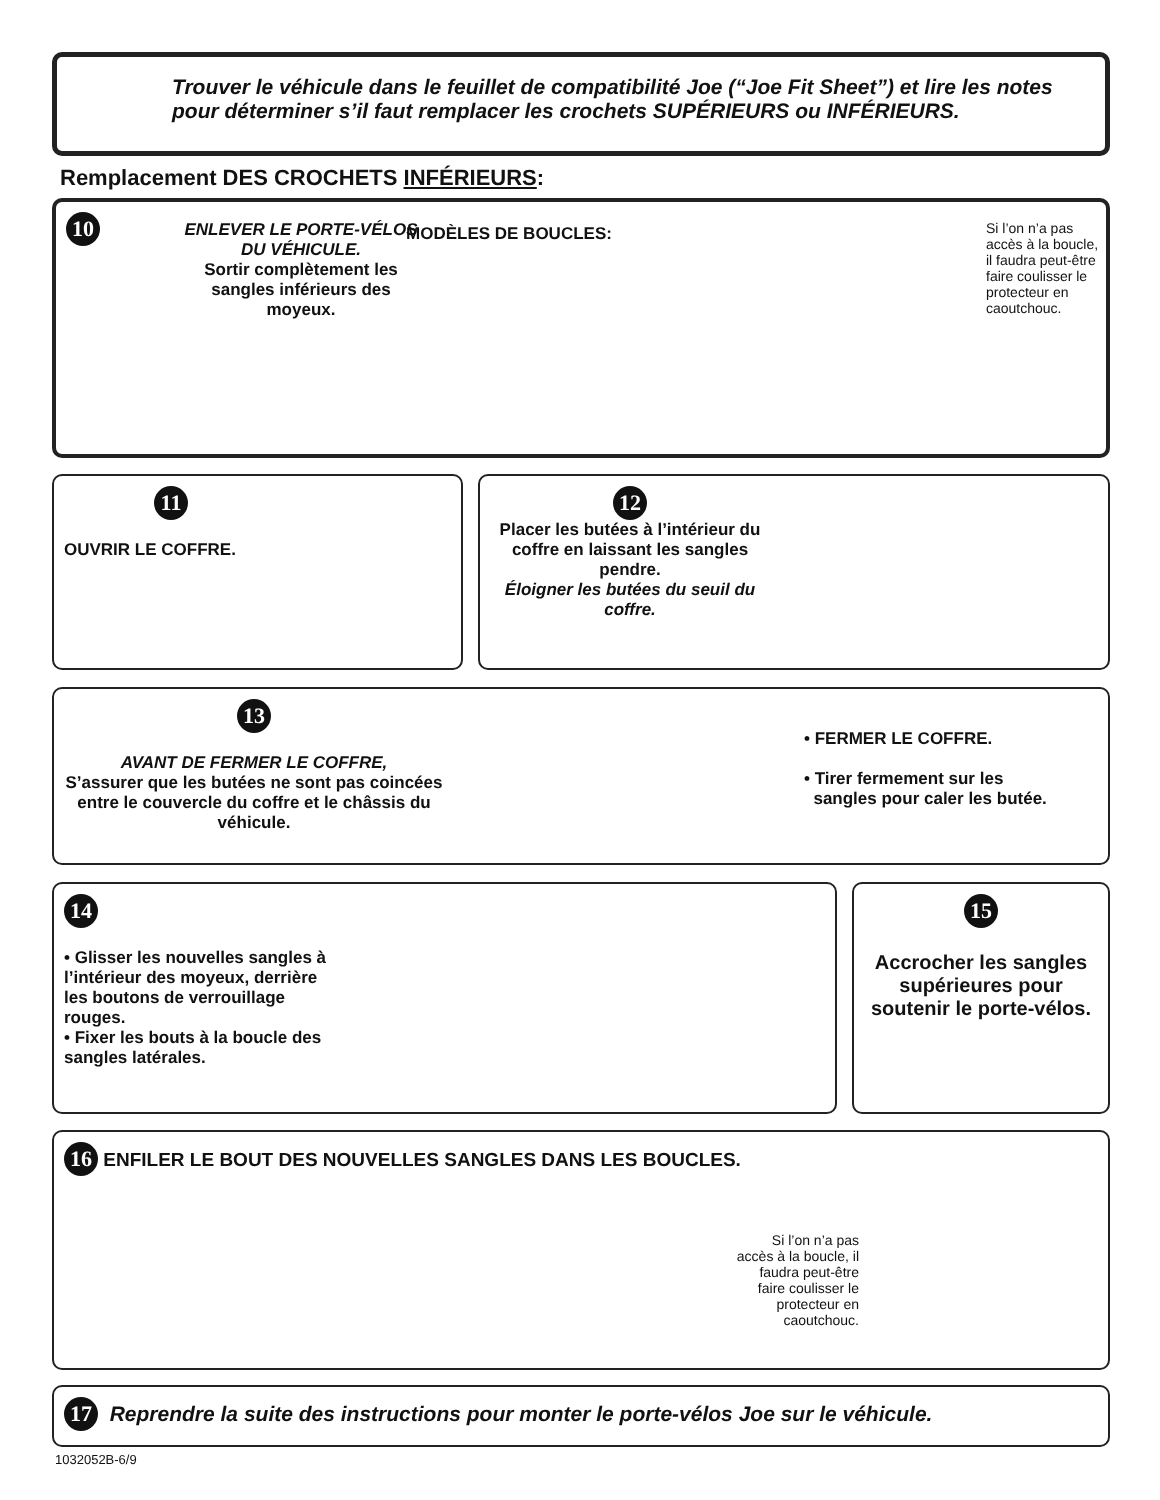Trouver le véhicule dans le feuillet de compatibilité Joe (“Joe Fit Sheet”) et lire les notes pour déterminer s’il faut remplacer les crochets SUPÉRIEURS ou INFÉRIEURS.
Remplacement DES CROCHETS INFÉRIEURS:
10
ENLEVER LE PORTE-VÉLOS DU VÉHICULE.
Sortir complètement les sangles inférieurs des moyeux.
MODÈLES DE BOUCLES:
Si l’on n’a pas accès à la boucle, il faudra peut-être faire coulisser le protecteur en caoutchouc.
11
OUVRIR LE COFFRE.
12
Placer les butées à l’intérieur du coffre en laissant les sangles pendre.
Éloigner les butées du seuil du coffre.
13
AVANT DE FERMER LE COFFRE,
S’assurer que les butées ne sont pas coincées entre le couvercle du coffre et le châssis du véhicule.
• FERMER LE COFFRE.
• Tirer fermement sur les
sangles pour caler les butée.
14
• Glisser les nouvelles sangles à l’intérieur des moyeux, derrière les boutons de verrouillage rouges.
• Fixer les bouts à la boucle des sangles latérales.
15
Accrocher les sangles supérieures pour soutenir le porte-vélos.
16 ENFILER LE BOUT DES NOUVELLES SANGLES DANS LES BOUCLES.
Si l’on n’a pas accès à la boucle, il faudra peut-être faire coulisser le protecteur en caoutchouc.
17 Reprendre la suite des instructions pour monter le porte-vélos Joe sur le véhicule.
1032052B-6/9